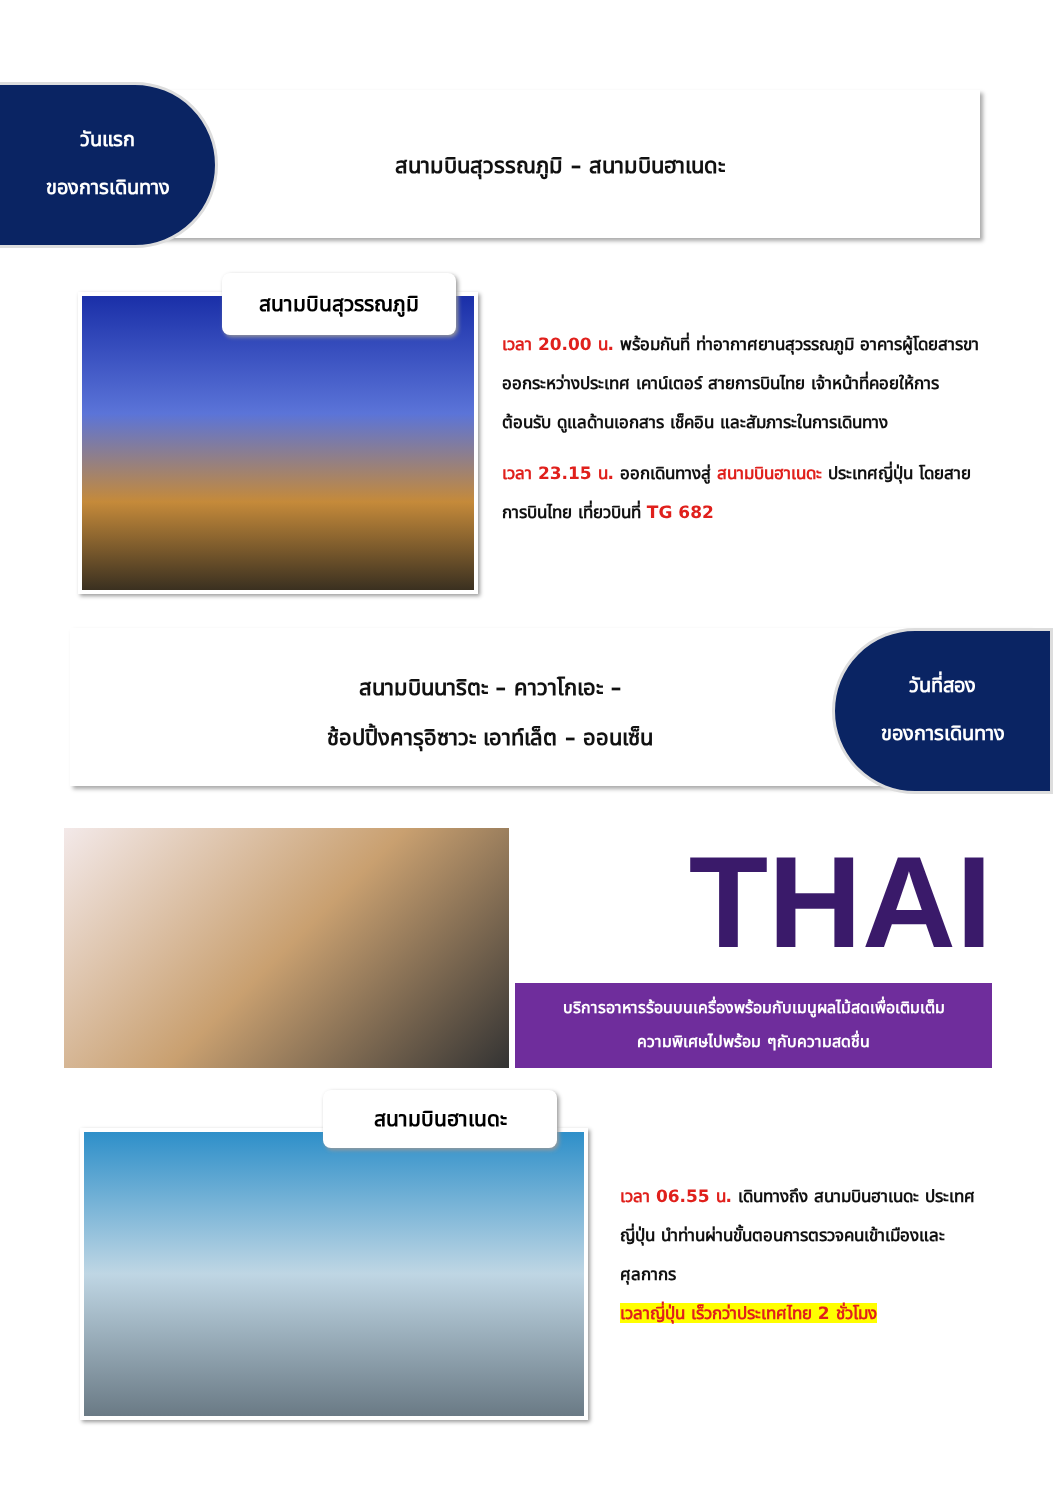วันแรก
ของการเดินทาง
สนามบินสุวรรณภูมิ – สนามบินฮาเนดะ
สนามบินสุวรรณภูมิ
เวลา 20.00 น. พร้อมกันที่ ท่าอากาศยานสุวรรณภูมิ อาคารผู้โดยสารขาออกระหว่างประเทศ เคาน์เตอร์ สายการบินไทย เจ้าหน้าที่คอยให้การต้อนรับ ดูแลด้านเอกสาร เช็คอิน และสัมภาระในการเดินทาง
เวลา 23.15 น. ออกเดินทางสู่ สนามบินฮาเนดะ ประเทศญี่ปุ่น โดยสายการบินไทย เที่ยวบินที่ TG 682
สนามบินนาริตะ – คาวาโกเอะ –
ช้อปปิ้งคารุอิซาวะ เอาท์เล็ต – ออนเซ็น
วันที่สอง
ของการเดินทาง
THAI
บริการอาหารร้อนบนเครื่องพร้อมกับเมนูผลไม้สดเพื่อเติมเต็ม
ความพิเศษไปพร้อม ๆกับความสดชื่น
สนามบินฮาเนดะ
เวลา 06.55 น. เดินทางถึง สนามบินฮาเนดะ ประเทศญี่ปุ่น นำท่านผ่านขั้นตอนการตรวจคนเข้าเมืองและศุลกากร
เวลาญี่ปุ่น เร็วกว่าประเทศไทย 2 ชั่วโมง